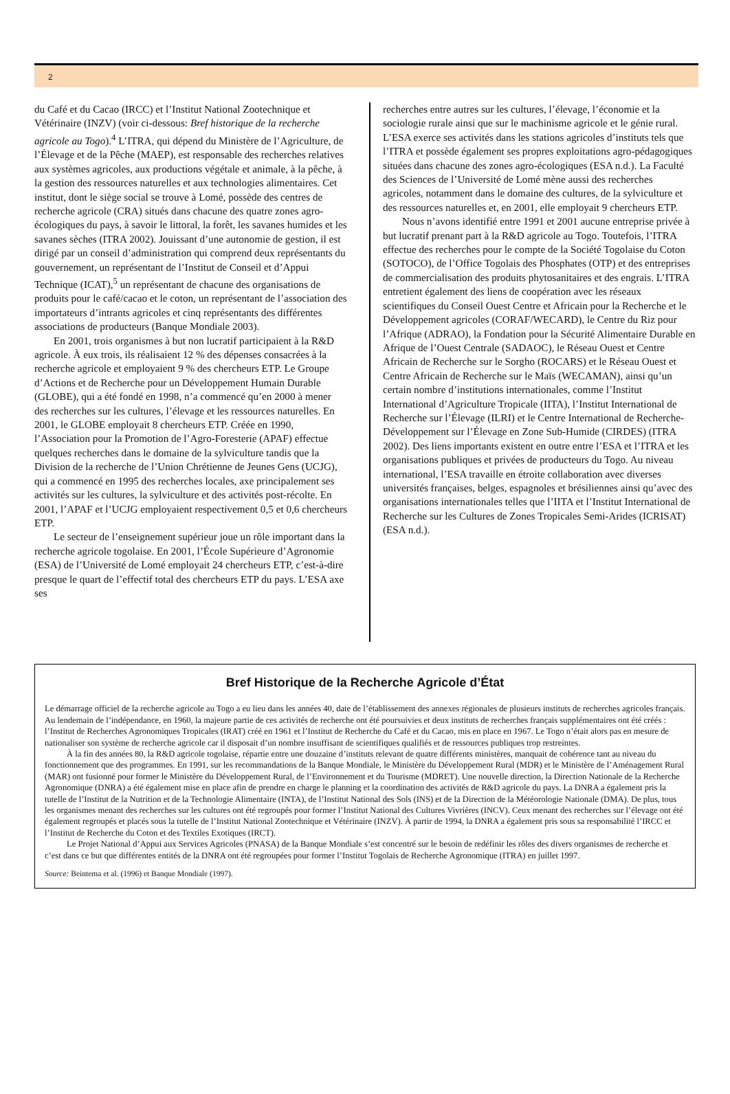2
du Café et du Cacao (IRCC) et l’Institut National Zootechnique et Vétérinaire (INZV) (voir ci-dessous: Bref historique de la recherche agricole au Togo).<sup>4</sup> L’ITRA, qui dépend du Ministère de l’Agriculture, de l’Élevage et de la Pêche (MAEP), est responsable des recherches relatives aux systèmes agricoles, aux productions végétale et animale, à la pêche, à la gestion des ressources naturelles et aux technologies alimentaires. Cet institut, dont le siège social se trouve à Lomé, possède des centres de recherche agricole (CRA) situés dans chacune des quatre zones agro-écologiques du pays, à savoir le littoral, la forêt, les savanes humides et les savanes sèches (ITRA 2002). Jouissant d’une autonomie de gestion, il est dirigé par un conseil d’administration qui comprend deux représentants du gouvernement, un représentant de l’Institut de Conseil et d’Appui Technique (ICAT),<sup>5</sup> un représentant de chacune des organisations de produits pour le café/cacao et le coton, un représentant de l’association des importateurs d’intrants agricoles et cinq représentants des différentes associations de producteurs (Banque Mondiale 2003).
En 2001, trois organismes à but non lucratif participaient à la R&D agricole. À eux trois, ils réalisaient 12 % des dépenses consacrées à la recherche agricole et employaient 9 % des chercheurs ETP. Le Groupe d’Actions et de Recherche pour un Développement Humain Durable (GLOBE), qui a été fondé en 1998, n’a commencé qu’en 2000 à mener des recherches sur les cultures, l’élevage et les ressources naturelles. En 2001, le GLOBE employait 8 chercheurs ETP. Créée en 1990, l’Association pour la Promotion de l’Agro-Foresterie (APAF) effectue quelques recherches dans le domaine de la sylviculture tandis que la Division de la recherche de l’Union Chrétienne de Jeunes Gens (UCJG), qui a commencé en 1995 des recherches locales, axe principalement ses activités sur les cultures, la sylviculture et des activités post-récolte. En 2001, l’APAF et l’UCJG employaient respectivement 0,5 et 0,6 chercheurs ETP.
Le secteur de l’enseignement supérieur joue un rôle important dans la recherche agricole togolaise. En 2001, l’École Supérieure d’Agronomie (ESA) de l’Université de Lomé employait 24 chercheurs ETP, c’est-à-dire presque le quart de l’effectif total des chercheurs ETP du pays. L’ESA axe ses
recherches entre autres sur les cultures, l’élevage, l’économie et la sociologie rurale ainsi que sur le machinisme agricole et le génie rural. L’ESA exerce ses activités dans les stations agricoles d’instituts tels que l’ITRA et possède également ses propres exploitations agro-pédagogiques situées dans chacune des zones agro-écologiques (ESA n.d.). La Faculté des Sciences de l’Université de Lomé mène aussi des recherches agricoles, notamment dans le domaine des cultures, de la sylviculture et des ressources naturelles et, en 2001, elle employait 9 chercheurs ETP.
Nous n’avons identifié entre 1991 et 2001 aucune entreprise privée à but lucratif prenant part à la R&D agricole au Togo. Toutefois, l’ITRA effectue des recherches pour le compte de la Société Togolaise du Coton (SOTOCO), de l’Office Togolais des Phosphates (OTP) et des entreprises de commercialisation des produits phytosanitaires et des engrais. L’ITRA entretient également des liens de coopération avec les réseaux scientifiques du Conseil Ouest Centre et Africain pour la Recherche et le Développement agricoles (CORAF/WECARD), le Centre du Riz pour l’Afrique (ADRAO), la Fondation pour la Sécurité Alimentaire Durable en Afrique de l’Ouest Centrale (SADAOC), le Réseau Ouest et Centre Africain de Recherche sur le Sorgho (ROCARS) et le Réseau Ouest et Centre Africain de Recherche sur le Maïs (WECAMAN), ainsi qu’un certain nombre d’institutions internationales, comme l’Institut International d’Agriculture Tropicale (IITA), l’Institut International de Recherche sur l’Élevage (ILRI) et le Centre International de Recherche-Développement sur l’Élevage en Zone Sub-Humide (CIRDES) (ITRA 2002). Des liens importants existent en outre entre l’ESA et l’ITRA et les organisations publiques et privées de producteurs du Togo. Au niveau international, l’ESA travaille en étroite collaboration avec diverses universités françaises, belges, espagnoles et brésiliennes ainsi qu’avec des organisations internationales telles que l’IITA et l’Institut International de Recherche sur les Cultures de Zones Tropicales Semi-Arides (ICRISAT) (ESA n.d.).
Bref Historique de la Recherche Agricole d’État
Le démarrage officiel de la recherche agricole au Togo a eu lieu dans les années 40, date de l’établissement des annexes régionales de plusieurs instituts de recherches agricoles français. Au lendemain de l’indépendance, en 1960, la majeure partie de ces activités de recherche ont été poursuivies et deux instituts de recherches français supplémentaires ont été créés : l’Institut de Recherches Agronomiques Tropicales (IRAT) créé en 1961 et l’Institut de Recherche du Café et du Cacao, mis en place en 1967. Le Togo n’était alors pas en mesure de nationaliser son système de recherche agricole car il disposait d’un nombre insuffisant de scientifiques qualifiés et de ressources publiques trop restreintes.
À la fin des années 80, la R&D agricole togolaise, répartie entre une douzaine d’instituts relevant de quatre différents ministères, manquait de cohérence tant au niveau du fonctionnement que des programmes. En 1991, sur les recommandations de la Banque Mondiale, le Ministère du Développement Rural (MDR) et le Ministère de l’Aménagement Rural (MAR) ont fusionné pour former le Ministère du Développement Rural, de l’Environnement et du Tourisme (MDRET). Une nouvelle direction, la Direction Nationale de la Recherche Agronomique (DNRA) a été également mise en place afin de prendre en charge le planning et la coordination des activités de R&D agricole du pays. La DNRA a également pris la tutelle de l’Institut de la Nutrition et de la Technologie Alimentaire (INTA), de l’Institut National des Sols (INS) et de la Direction de la Météorologie Nationale (DMA). De plus, tous les organismes menant des recherches sur les cultures ont été regroupés pour former l’Institut National des Cultures Vivrières (INCV). Ceux menant des recherches sur l’élevage ont été également regroupés et placés sous la tutelle de l’Institut National Zootechnique et Vétérinaire (INZV). À partir de 1994, la DNRA a également pris sous sa responsabilité l’IRCC et l’Institut de Recherche du Coton et des Textiles Exotiques (IRCT).
Le Projet National d’Appui aux Services Agricoles (PNASA) de la Banque Mondiale s’est concentré sur le besoin de redéfinir les rôles des divers organismes de recherche et c’est dans ce but que différentes entités de la DNRA ont été regroupées pour former l’Institut Togolais de Recherche Agronomique (ITRA) en juillet 1997.
Source: Beintema et al. (1996) et Banque Mondiale (1997).